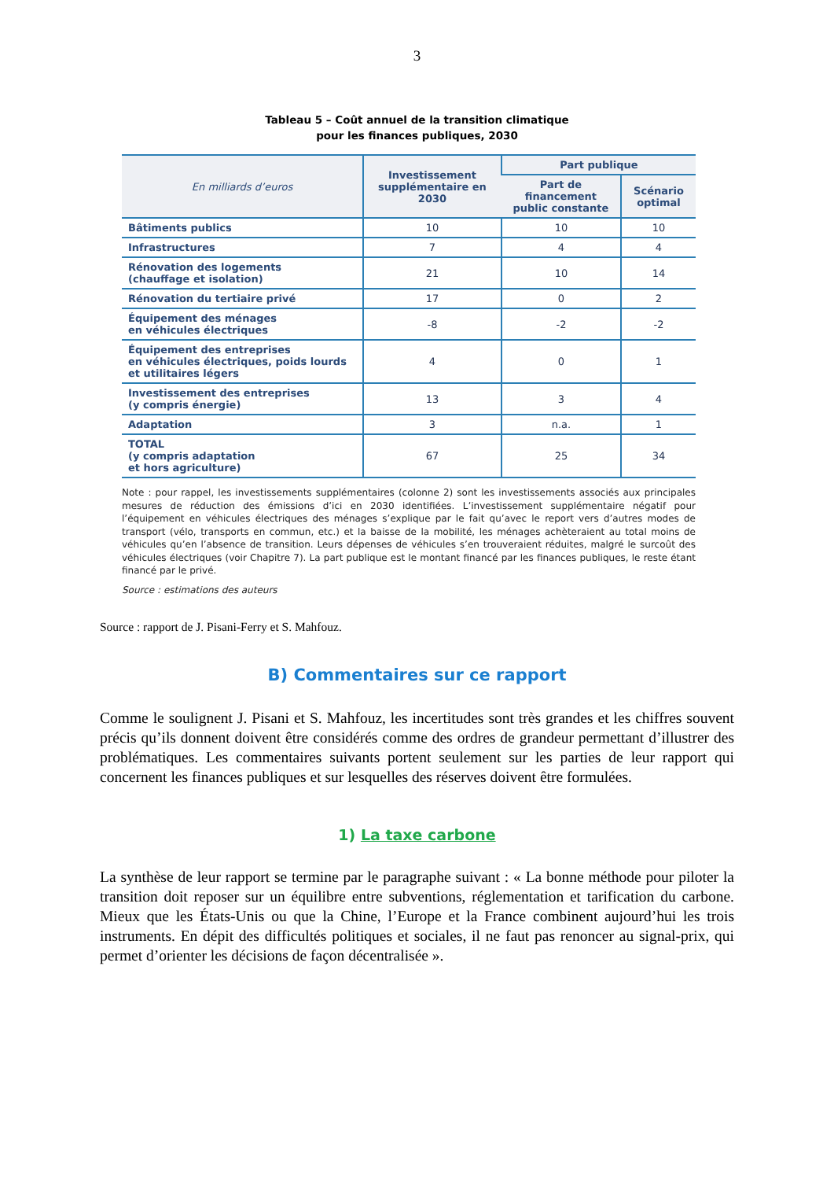3
Tableau 5 – Coût annuel de la transition climatique
pour les finances publiques, 2030
| En milliards d’euros | Investissement supplémentaire en 2030 | Part publique | |
| --- | --- | --- | --- |
| | | Part de financement public constante | Scénario optimal |
| Bâtiments publics | 10 | 10 | 10 |
| Infrastructures | 7 | 4 | 4 |
| Rénovation des logements (chauffage et isolation) | 21 | 10 | 14 |
| Rénovation du tertiaire privé | 17 | 0 | 2 |
| Équipement des ménages en véhicules électriques | -8 | -2 | -2 |
| Équipement des entreprises en véhicules électriques, poids lourds et utilitaires légers | 4 | 0 | 1 |
| Investissement des entreprises (y compris énergie) | 13 | 3 | 4 |
| Adaptation | 3 | n.a. | 1 |
| TOTAL (y compris adaptation et hors agriculture) | 67 | 25 | 34 |
Note : pour rappel, les investissements supplémentaires (colonne 2) sont les investissements associés aux principales mesures de réduction des émissions d’ici en 2030 identifiées. L’investissement supplémentaire négatif pour l’équipement en véhicules électriques des ménages s’explique par le fait qu’avec le report vers d’autres modes de transport (vélo, transports en commun, etc.) et la baisse de la mobilité, les ménages achèteraient au total moins de véhicules qu’en l’absence de transition. Leurs dépenses de véhicules s’en trouveraient réduites, malgré le surcoût des véhicules électriques (voir Chapitre 7). La part publique est le montant financé par les finances publiques, le reste étant financé par le privé.
Source : estimations des auteurs
Source : rapport de J. Pisani-Ferry et S. Mahfouz.
B) Commentaires sur ce rapport
Comme le soulignent J. Pisani et S. Mahfouz, les incertitudes sont très grandes et les chiffres souvent précis qu’ils donnent doivent être considérés comme des ordres de grandeur permettant d’illustrer des problématiques. Les commentaires suivants portent seulement sur les parties de leur rapport qui concernent les finances publiques et sur lesquelles des réserves doivent être formulées.
1) La taxe carbone
La synthèse de leur rapport se termine par le paragraphe suivant : « La bonne méthode pour piloter la transition doit reposer sur un équilibre entre subventions, réglementation et tarification du carbone. Mieux que les États-Unis ou que la Chine, l’Europe et la France combinent aujourd’hui les trois instruments. En dépit des difficultés politiques et sociales, il ne faut pas renoncer au signal-prix, qui permet d’orienter les décisions de façon décentralisée ».